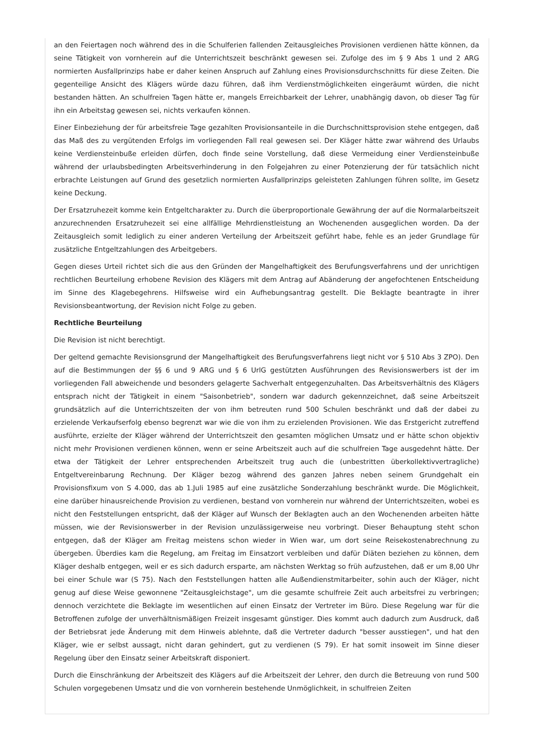an den Feiertagen noch während des in die Schulferien fallenden Zeitausgleiches Provisionen verdienen hätte können, da seine Tätigkeit von vornherein auf die Unterrichtszeit beschränkt gewesen sei. Zufolge des im § 9 Abs 1 und 2 ARG normierten Ausfallprinzips habe er daher keinen Anspruch auf Zahlung eines Provisionsdurchschnitts für diese Zeiten. Die gegenteilige Ansicht des Klägers würde dazu führen, daß ihm Verdienstmöglichkeiten eingeräumt würden, die nicht bestanden hätten. An schulfreien Tagen hätte er, mangels Erreichbarkeit der Lehrer, unabhängig davon, ob dieser Tag für ihn ein Arbeitstag gewesen sei, nichts verkaufen können.
Einer Einbeziehung der für arbeitsfreie Tage gezahlten Provisionsanteile in die Durchschnittsprovision stehe entgegen, daß das Maß des zu vergütenden Erfolgs im vorliegenden Fall real gewesen sei. Der Kläger hätte zwar während des Urlaubs keine Verdiensteinbuße erleiden dürfen, doch finde seine Vorstellung, daß diese Vermeidung einer Verdiensteinbuße während der urlaubsbedingten Arbeitsverhinderung in den Folgejahren zu einer Potenzierung der für tatsächlich nicht erbrachte Leistungen auf Grund des gesetzlich normierten Ausfallprinzips geleisteten Zahlungen führen sollte, im Gesetz keine Deckung.
Der Ersatzruhezeit komme kein Entgeltcharakter zu. Durch die überproportionale Gewährung der auf die Normalarbeitszeit anzurechnenden Ersatzruhezeit sei eine allfällige Mehrdienstleistung an Wochenenden ausgeglichen worden. Da der Zeitausgleich somit lediglich zu einer anderen Verteilung der Arbeitszeit geführt habe, fehle es an jeder Grundlage für zusätzliche Entgeltzahlungen des Arbeitgebers.
Gegen dieses Urteil richtet sich die aus den Gründen der Mangelhaftigkeit des Berufungsverfahrens und der unrichtigen rechtlichen Beurteilung erhobene Revision des Klägers mit dem Antrag auf Abänderung der angefochtenen Entscheidung im Sinne des Klagebegehrens. Hilfsweise wird ein Aufhebungsantrag gestellt. Die Beklagte beantragte in ihrer Revisionsbeantwortung, der Revision nicht Folge zu geben.
Rechtliche Beurteilung
Die Revision ist nicht berechtigt.
Der geltend gemachte Revisionsgrund der Mangelhaftigkeit des Berufungsverfahrens liegt nicht vor § 510 Abs 3 ZPO). Den auf die Bestimmungen der §§ 6 und 9 ARG und § 6 UrlG gestützten Ausführungen des Revisionswerbers ist der im vorliegenden Fall abweichende und besonders gelagerte Sachverhalt entgegenzuhalten. Das Arbeitsverhältnis des Klägers entsprach nicht der Tätigkeit in einem "Saisonbetrieb", sondern war dadurch gekennzeichnet, daß seine Arbeitszeit grundsätzlich auf die Unterrichtszeiten der von ihm betreuten rund 500 Schulen beschränkt und daß der dabei zu erzielende Verkaufserfolg ebenso begrenzt war wie die von ihm zu erzielenden Provisionen. Wie das Erstgericht zutreffend ausführte, erzielte der Kläger während der Unterrichtszeit den gesamten möglichen Umsatz und er hätte schon objektiv nicht mehr Provisionen verdienen können, wenn er seine Arbeitszeit auch auf die schulfreien Tage ausgedehnt hätte. Der etwa der Tätigkeit der Lehrer entsprechenden Arbeitszeit trug auch die (unbestritten überkollektivvertragliche) Entgeltvereinbarung Rechnung. Der Kläger bezog während des ganzen Jahres neben seinem Grundgehalt ein Provisionsfixum von S 4.000, das ab 1.Juli 1985 auf eine zusätzliche Sonderzahlung beschränkt wurde. Die Möglichkeit, eine darüber hinausreichende Provision zu verdienen, bestand von vornherein nur während der Unterrichtszeiten, wobei es nicht den Feststellungen entspricht, daß der Kläger auf Wunsch der Beklagten auch an den Wochenenden arbeiten hätte müssen, wie der Revisionswerber in der Revision unzulässigerweise neu vorbringt. Dieser Behauptung steht schon entgegen, daß der Kläger am Freitag meistens schon wieder in Wien war, um dort seine Reisekostenabrechnung zu übergeben. Überdies kam die Regelung, am Freitag im Einsatzort verbleiben und dafür Diäten beziehen zu können, dem Kläger deshalb entgegen, weil er es sich dadurch ersparte, am nächsten Werktag so früh aufzustehen, daß er um 8,00 Uhr bei einer Schule war (S 75). Nach den Feststellungen hatten alle Außendienstmitarbeiter, sohin auch der Kläger, nicht genug auf diese Weise gewonnene "Zeitausgleichstage", um die gesamte schulfreie Zeit auch arbeitsfrei zu verbringen; dennoch verzichtete die Beklagte im wesentlichen auf einen Einsatz der Vertreter im Büro. Diese Regelung war für die Betroffenen zufolge der unverhältnismäßigen Freizeit insgesamt günstiger. Dies kommt auch dadurch zum Ausdruck, daß der Betriebsrat jede Änderung mit dem Hinweis ablehnte, daß die Vertreter dadurch "besser ausstiegen", und hat den Kläger, wie er selbst aussagt, nicht daran gehindert, gut zu verdienen (S 79). Er hat somit insoweit im Sinne dieser Regelung über den Einsatz seiner Arbeitskraft disponiert.
Durch die Einschränkung der Arbeitszeit des Klägers auf die Arbeitszeit der Lehrer, den durch die Betreuung von rund 500 Schulen vorgegebenen Umsatz und die von vornherein bestehende Unmöglichkeit, in schulfreien Zeiten